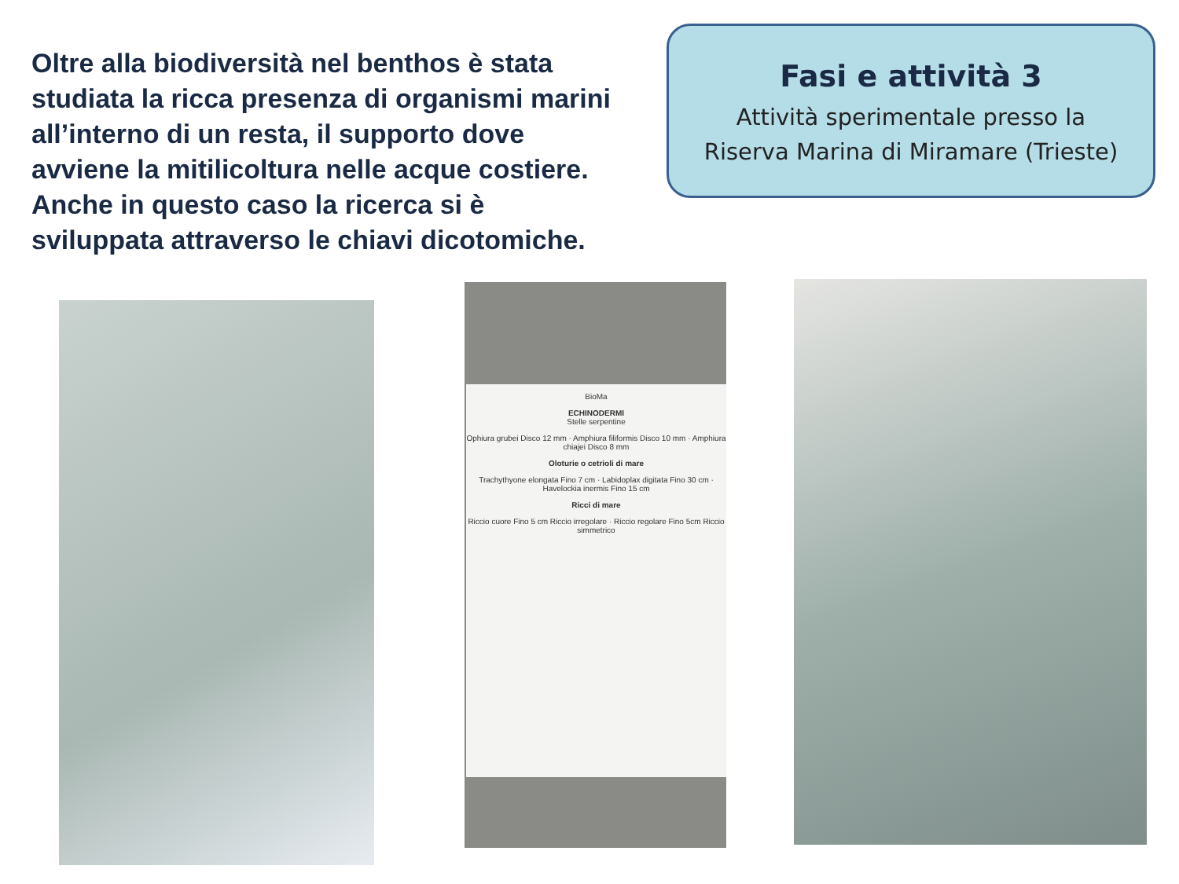Oltre alla biodiversità nel benthos è stata studiata la ricca presenza di organismi marini all’interno di un resta, il supporto dove avviene la mitilicoltura nelle acque costiere. Anche in questo caso la ricerca si è sviluppata attraverso le chiavi dicotomiche.
Fasi e attività 3
Attività sperimentale presso la
Riserva Marina di Miramare (Trieste)
BioMa
ECHINODERMI
Stelle serpentine
Ophiura grubei Disco 12 mm · Amphiura filiformis Disco 10 mm · Amphiura chiajei Disco 8 mm
Oloturie o cetrioli di mare
Trachythyone elongata Fino 7 cm · Labidoplax digitata Fino 30 cm · Havelockia inermis Fino 15 cm
Ricci di mare
Riccio cuore Fino 5 cm Riccio irregolare · Riccio regolare Fino 5cm Riccio simmetrico